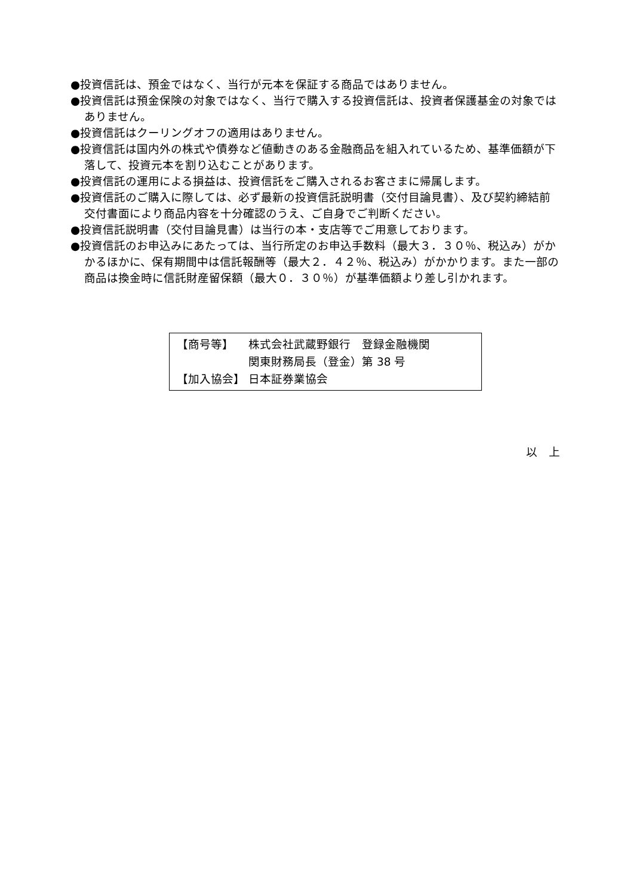●投資信託は、預金ではなく、当行が元本を保証する商品ではありません。
●投資信託は預金保険の対象ではなく、当行で購入する投資信託は、投資者保護基金の対象ではありません。
●投資信託はクーリングオフの適用はありません。
●投資信託は国内外の株式や債券など値動きのある金融商品を組入れているため、基準価額が下落して、投資元本を割り込むことがあります。
●投資信託の運用による損益は、投資信託をご購入されるお客さまに帰属します。
●投資信託のご購入に際しては、必ず最新の投資信託説明書（交付目論見書）、及び契約締結前交付書面により商品内容を十分確認のうえ、ご自身でご判断ください。
●投資信託説明書（交付目論見書）は当行の本・支店等でご用意しております。
●投資信託のお申込みにあたっては、当行所定のお申込手数料（最大３．３０％、税込み）がかかるほかに、保有期間中は信託報酬等（最大２．４２％、税込み）がかかります。また一部の商品は換金時に信託財産留保額（最大０．３０％）が基準価額より差し引かれます。
【商号等】 株式会社武蔵野銀行　登録金融機関
関東財務局長（登金）第 38 号
【加入協会】 日本証券業協会
以　上